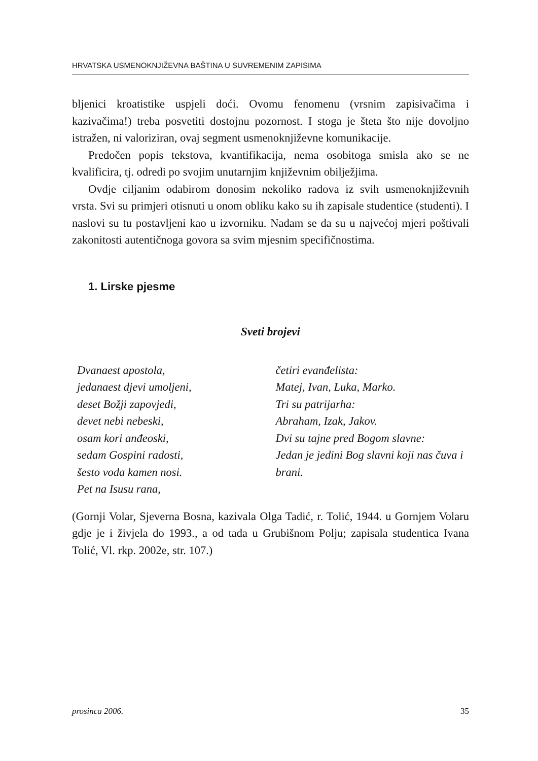HRVATSKA USMENOKNJIŽEVNA BAŠTINA U SUVREMENIM ZAPISIMA
bljenici kroatistike uspjeli doći. Ovomu fenomenu (vrsnim zapisivačima i kazivačima!) treba posvetiti dostojnu pozornost. I stoga je šteta što nije dovoljno istražen, ni valoriziran, ovaj segment usmenoknjiževne komunikacije.
Predočen popis tekstova, kvantifikacija, nema osobitoga smisla ako se ne kvalificira, tj. odredi po svojim unutarnjim književnim obilježjima.
Ovdje ciljanim odabirom donosim nekoliko radova iz svih usmenoknjiževnih vrsta. Svi su primjeri otisnuti u onom obliku kako su ih zapisale studentice (studenti). I naslovi su tu postavljeni kao u izvorniku. Nadam se da su u najvećoj mjeri poštivali zakonitosti autentičnoga govora sa svim mjesnim specifičnostima.
1. Lirske pjesme
Sveti brojevi
Dvanaest apostola,
jedanaest djevi umoljeni,
deset Božji zapovjedi,
devet nebi nebeski,
osam kori anđeoski,
sedam Gospini radosti,
šesto voda kamen nosi.
Pet na Isusu rana,
četiri evanđelista:
Matej, Ivan, Luka, Marko.
Tri su patrijarha:
Abraham, Izak, Jakov.
Dvi su tajne pred Bogom slavne:
Jedan je jedini Bog slavni koji nas čuva i brani.
(Gornji Volar, Sjeverna Bosna, kazivala Olga Tadić, r. Tolić, 1944. u Gornjem Volaru gdje je i živjela do 1993., a od tada u Grubišnom Polju; zapisala studentica Ivana Tolić, Vl. rkp. 2002e, str. 107.)
prosinca 2006. 35